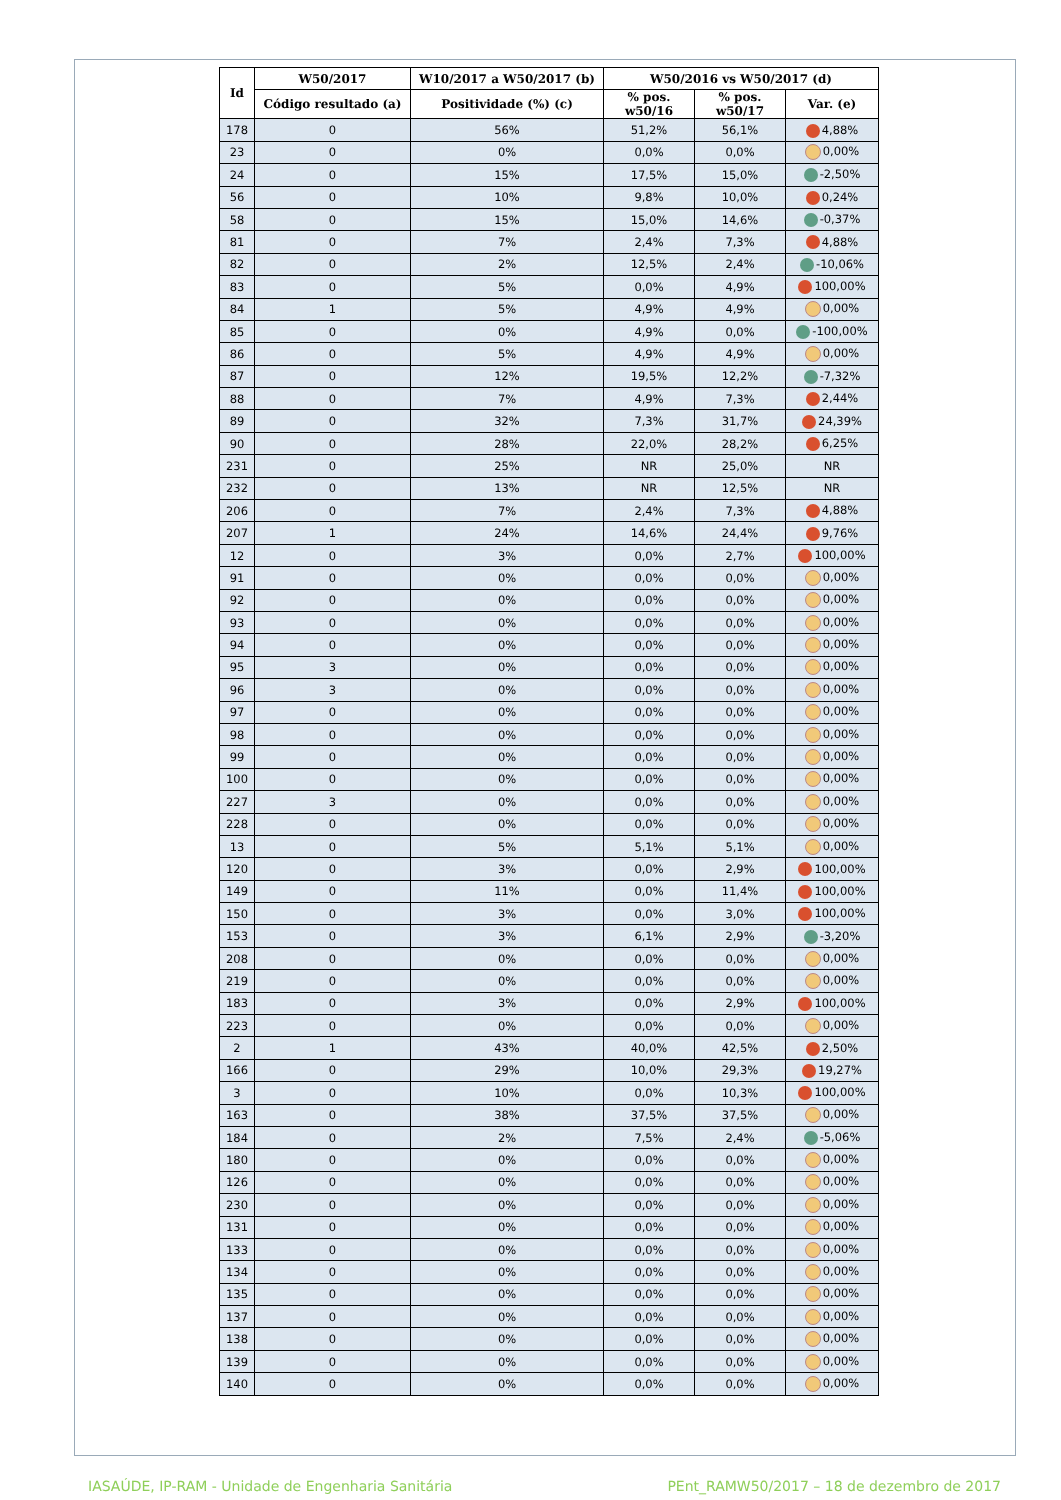| Id | W50/2017 | W10/2017 a W50/2017 (b) | W50/2016 vs W50/2017 (d) | | |
| --- | --- | --- | --- | --- | --- |
| | Código resultado (a) | Positividade (%) (c) | % pos. w50/16 | % pos. w50/17 | Var. (e) |
| 178 | 0 | 56% | 51,2% | 56,1% | 4,88% |
| 23 | 0 | 0% | 0,0% | 0,0% | 0,00% |
| 24 | 0 | 15% | 17,5% | 15,0% | -2,50% |
| 56 | 0 | 10% | 9,8% | 10,0% | 0,24% |
| 58 | 0 | 15% | 15,0% | 14,6% | -0,37% |
| 81 | 0 | 7% | 2,4% | 7,3% | 4,88% |
| 82 | 0 | 2% | 12,5% | 2,4% | -10,06% |
| 83 | 0 | 5% | 0,0% | 4,9% | 100,00% |
| 84 | 1 | 5% | 4,9% | 4,9% | 0,00% |
| 85 | 0 | 0% | 4,9% | 0,0% | -100,00% |
| 86 | 0 | 5% | 4,9% | 4,9% | 0,00% |
| 87 | 0 | 12% | 19,5% | 12,2% | -7,32% |
| 88 | 0 | 7% | 4,9% | 7,3% | 2,44% |
| 89 | 0 | 32% | 7,3% | 31,7% | 24,39% |
| 90 | 0 | 28% | 22,0% | 28,2% | 6,25% |
| 231 | 0 | 25% | NR | 25,0% | NR |
| 232 | 0 | 13% | NR | 12,5% | NR |
| 206 | 0 | 7% | 2,4% | 7,3% | 4,88% |
| 207 | 1 | 24% | 14,6% | 24,4% | 9,76% |
| 12 | 0 | 3% | 0,0% | 2,7% | 100,00% |
| 91 | 0 | 0% | 0,0% | 0,0% | 0,00% |
| 92 | 0 | 0% | 0,0% | 0,0% | 0,00% |
| 93 | 0 | 0% | 0,0% | 0,0% | 0,00% |
| 94 | 0 | 0% | 0,0% | 0,0% | 0,00% |
| 95 | 3 | 0% | 0,0% | 0,0% | 0,00% |
| 96 | 3 | 0% | 0,0% | 0,0% | 0,00% |
| 97 | 0 | 0% | 0,0% | 0,0% | 0,00% |
| 98 | 0 | 0% | 0,0% | 0,0% | 0,00% |
| 99 | 0 | 0% | 0,0% | 0,0% | 0,00% |
| 100 | 0 | 0% | 0,0% | 0,0% | 0,00% |
| 227 | 3 | 0% | 0,0% | 0,0% | 0,00% |
| 228 | 0 | 0% | 0,0% | 0,0% | 0,00% |
| 13 | 0 | 5% | 5,1% | 5,1% | 0,00% |
| 120 | 0 | 3% | 0,0% | 2,9% | 100,00% |
| 149 | 0 | 11% | 0,0% | 11,4% | 100,00% |
| 150 | 0 | 3% | 0,0% | 3,0% | 100,00% |
| 153 | 0 | 3% | 6,1% | 2,9% | -3,20% |
| 208 | 0 | 0% | 0,0% | 0,0% | 0,00% |
| 219 | 0 | 0% | 0,0% | 0,0% | 0,00% |
| 183 | 0 | 3% | 0,0% | 2,9% | 100,00% |
| 223 | 0 | 0% | 0,0% | 0,0% | 0,00% |
| 2 | 1 | 43% | 40,0% | 42,5% | 2,50% |
| 166 | 0 | 29% | 10,0% | 29,3% | 19,27% |
| 3 | 0 | 10% | 0,0% | 10,3% | 100,00% |
| 163 | 0 | 38% | 37,5% | 37,5% | 0,00% |
| 184 | 0 | 2% | 7,5% | 2,4% | -5,06% |
| 180 | 0 | 0% | 0,0% | 0,0% | 0,00% |
| 126 | 0 | 0% | 0,0% | 0,0% | 0,00% |
| 230 | 0 | 0% | 0,0% | 0,0% | 0,00% |
| 131 | 0 | 0% | 0,0% | 0,0% | 0,00% |
| 133 | 0 | 0% | 0,0% | 0,0% | 0,00% |
| 134 | 0 | 0% | 0,0% | 0,0% | 0,00% |
| 135 | 0 | 0% | 0,0% | 0,0% | 0,00% |
| 137 | 0 | 0% | 0,0% | 0,0% | 0,00% |
| 138 | 0 | 0% | 0,0% | 0,0% | 0,00% |
| 139 | 0 | 0% | 0,0% | 0,0% | 0,00% |
| 140 | 0 | 0% | 0,0% | 0,0% | 0,00% |
IASAÚDE, IP-RAM - Unidade de Engenharia Sanitária
PEnt_RAMW50/2017 – 18 de dezembro de 2017